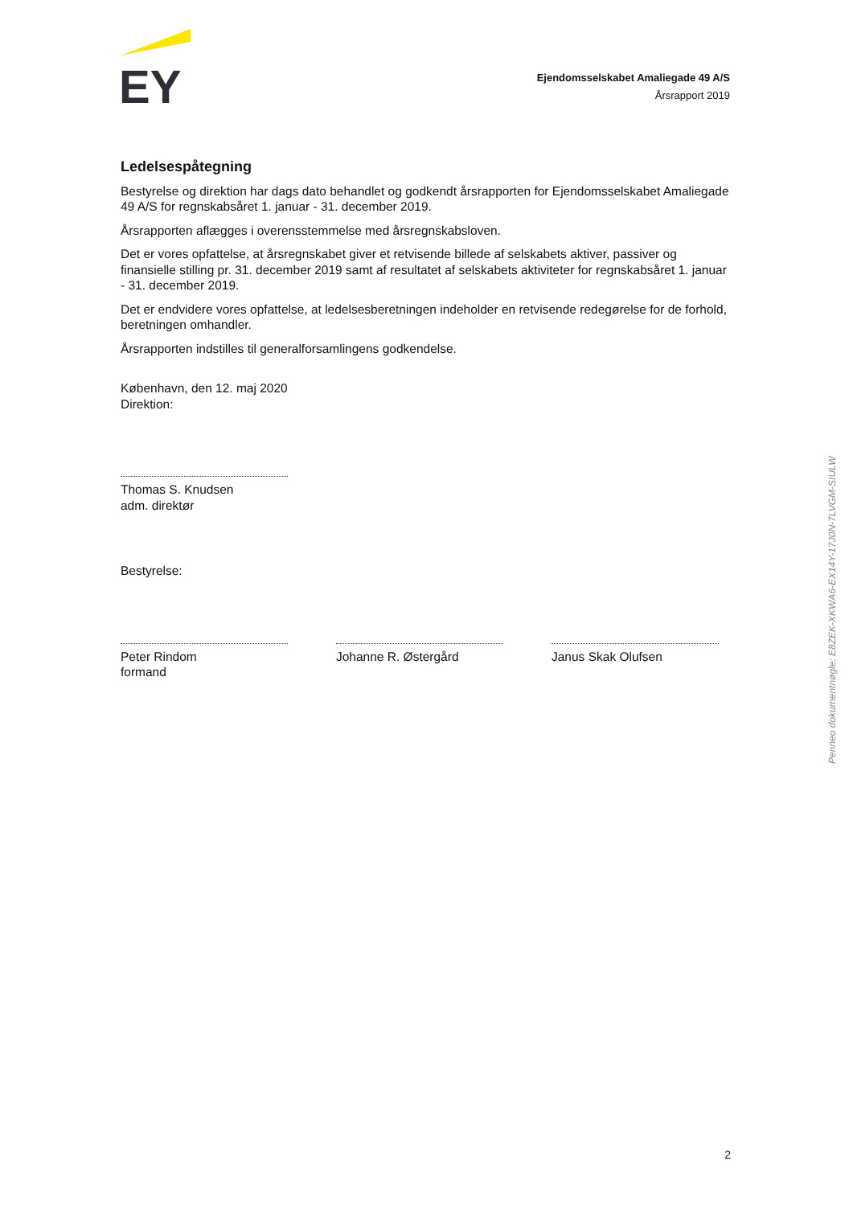EY
Ejendomsselskabet Amaliegade 49 A/S
Årsrapport 2019
Ledelsespåtegning
Bestyrelse og direktion har dags dato behandlet og godkendt årsrapporten for Ejendomsselskabet Amaliegade 49 A/S for regnskabsåret 1. januar - 31. december 2019.
Årsrapporten aflægges i overensstemmelse med årsregnskabsloven.
Det er vores opfattelse, at årsregnskabet giver et retvisende billede af selskabets aktiver, passiver og finansielle stilling pr. 31. december 2019 samt af resultatet af selskabets aktiviteter for regnskabsåret 1. januar - 31. december 2019.
Det er endvidere vores opfattelse, at ledelsesberetningen indeholder en retvisende redegørelse for de forhold, beretningen omhandler.
Årsrapporten indstilles til generalforsamlingens godkendelse.
København, den 12. maj 2020
Direktion:
Thomas S. Knudsen
adm. direktør
Bestyrelse:
Peter Rindom
formand
Johanne R. Østergård Janus Skak Olufsen
Penneo dokumentnøgle: E8ZEK-XKWA6-EX14Y-17J0N-7LVGM-SIULW
2